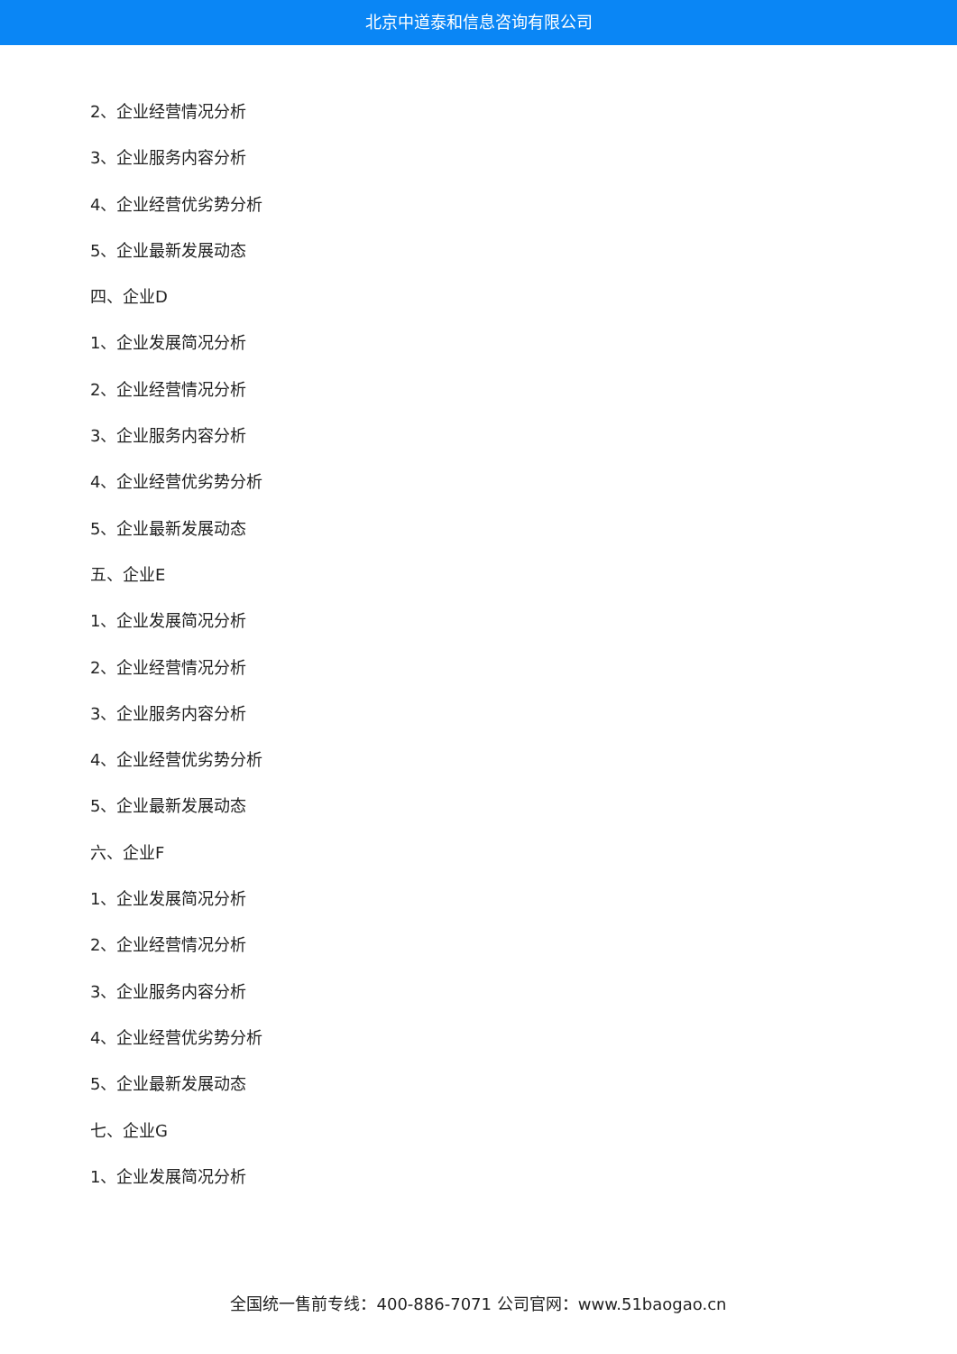北京中道泰和信息咨询有限公司
2、企业经营情况分析
3、企业服务内容分析
4、企业经营优劣势分析
5、企业最新发展动态
四、企业D
1、企业发展简况分析
2、企业经营情况分析
3、企业服务内容分析
4、企业经营优劣势分析
5、企业最新发展动态
五、企业E
1、企业发展简况分析
2、企业经营情况分析
3、企业服务内容分析
4、企业经营优劣势分析
5、企业最新发展动态
六、企业F
1、企业发展简况分析
2、企业经营情况分析
3、企业服务内容分析
4、企业经营优劣势分析
5、企业最新发展动态
七、企业G
1、企业发展简况分析
全国统一售前专线：400-886-7071 公司官网：www.51baogao.cn